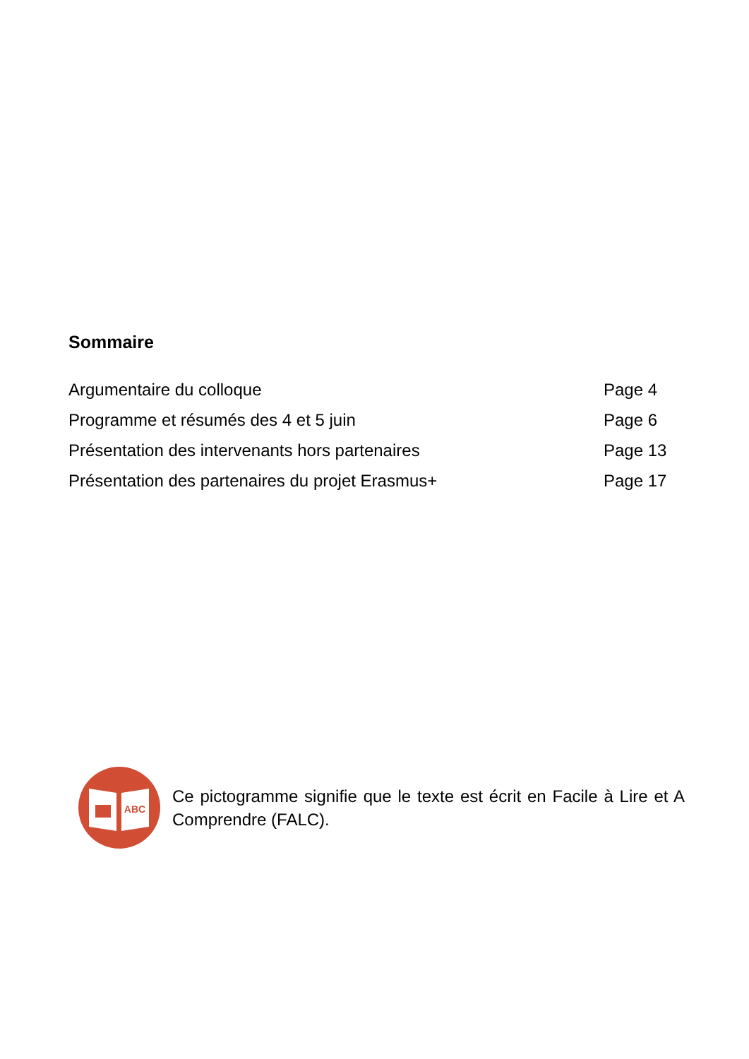Sommaire
| Argumentaire du colloque | Page 4 |
| Programme et résumés des 4 et 5 juin | Page 6 |
| Présentation des intervenants hors partenaires | Page 13 |
| Présentation des partenaires du projet Erasmus+ | Page 17 |
ABC
Ce pictogramme signifie que le texte est écrit en Facile à Lire et A Comprendre (FALC).